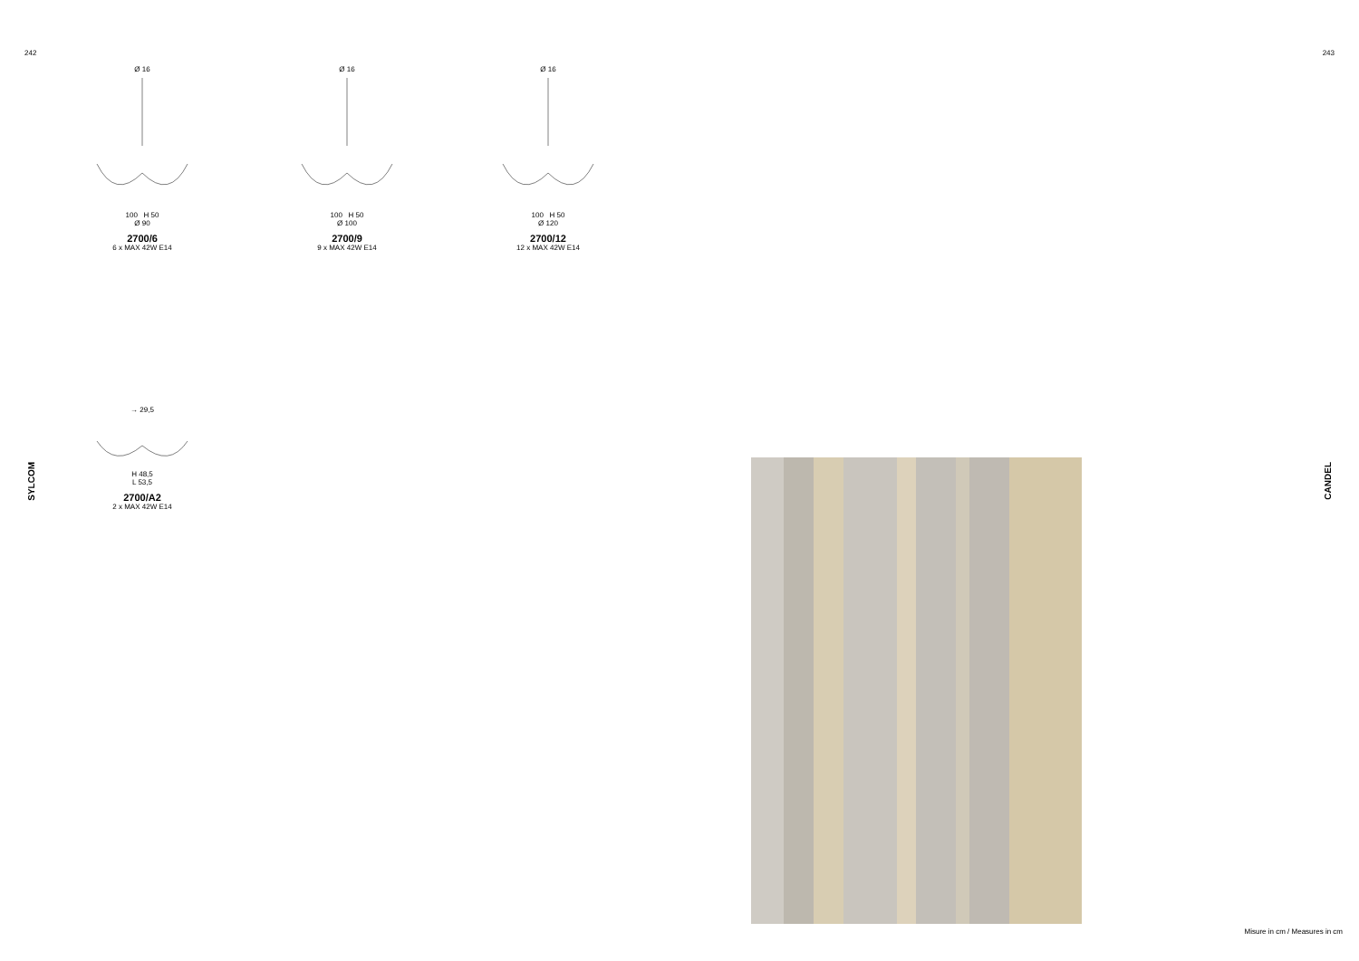242 243
SYLCOM
CANDEL
Ø 16
100 H 50
Ø 90
2700/6
6 x MAX 42W E14
Ø 16
100 H 50
Ø 100
2700/9
9 x MAX 42W E14
Ø 16
100 H 50
Ø 120
2700/12
12 x MAX 42W E14
→ 29,5
H 48,5
L 53,5
2700/A2
2 x MAX 42W E14
Misure in cm / Measures in cm